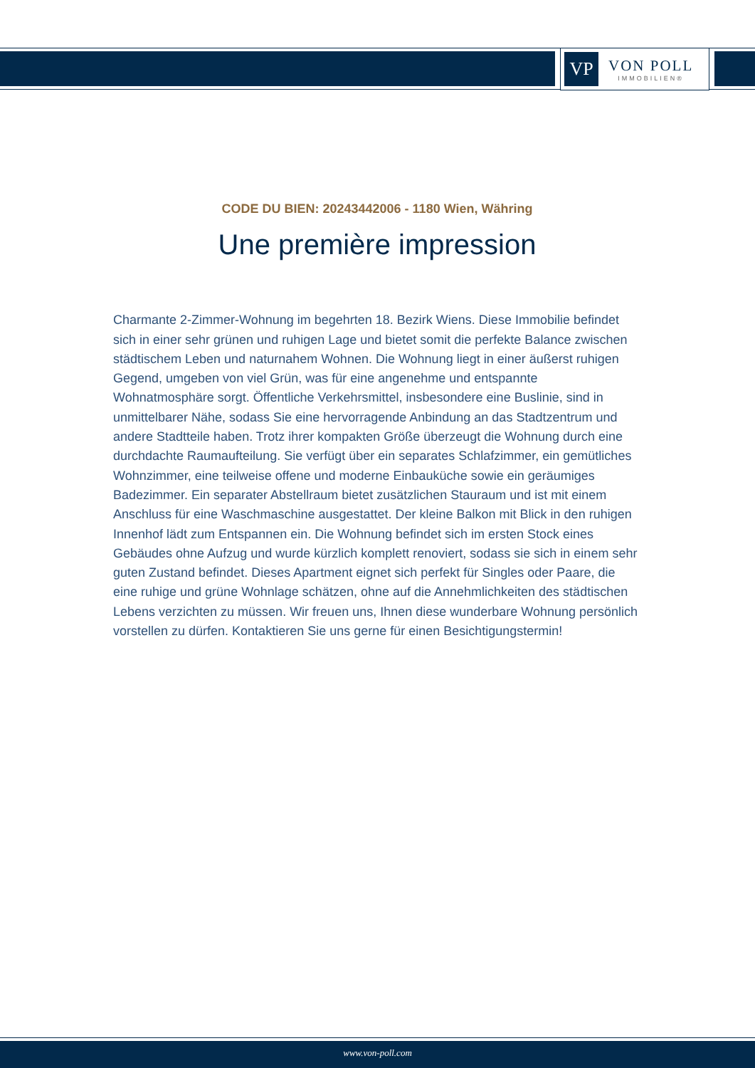VP
VON POLL
IMMOBILIEN®
CODE DU BIEN: 20243442006 - 1180 Wien, Währing
Une première impression
Charmante 2-Zimmer-Wohnung im begehrten 18. Bezirk Wiens. Diese Immobilie befindet sich in einer sehr grünen und ruhigen Lage und bietet somit die perfekte Balance zwischen städtischem Leben und naturnahem Wohnen. Die Wohnung liegt in einer äußerst ruhigen Gegend, umgeben von viel Grün, was für eine angenehme und entspannte Wohnatmosphäre sorgt. Öffentliche Verkehrsmittel, insbesondere eine Buslinie, sind in unmittelbarer Nähe, sodass Sie eine hervorragende Anbindung an das Stadtzentrum und andere Stadtteile haben. Trotz ihrer kompakten Größe überzeugt die Wohnung durch eine durchdachte Raumaufteilung. Sie verfügt über ein separates Schlafzimmer, ein gemütliches Wohnzimmer, eine teilweise offene und moderne Einbauküche sowie ein geräumiges Badezimmer. Ein separater Abstellraum bietet zusätzlichen Stauraum und ist mit einem Anschluss für eine Waschmaschine ausgestattet. Der kleine Balkon mit Blick in den ruhigen Innenhof lädt zum Entspannen ein. Die Wohnung befindet sich im ersten Stock eines Gebäudes ohne Aufzug und wurde kürzlich komplett renoviert, sodass sie sich in einem sehr guten Zustand befindet. Dieses Apartment eignet sich perfekt für Singles oder Paare, die eine ruhige und grüne Wohnlage schätzen, ohne auf die Annehmlichkeiten des städtischen Lebens verzichten zu müssen. Wir freuen uns, Ihnen diese wunderbare Wohnung persönlich vorstellen zu dürfen. Kontaktieren Sie uns gerne für einen Besichtigungstermin!
www.von-poll.com